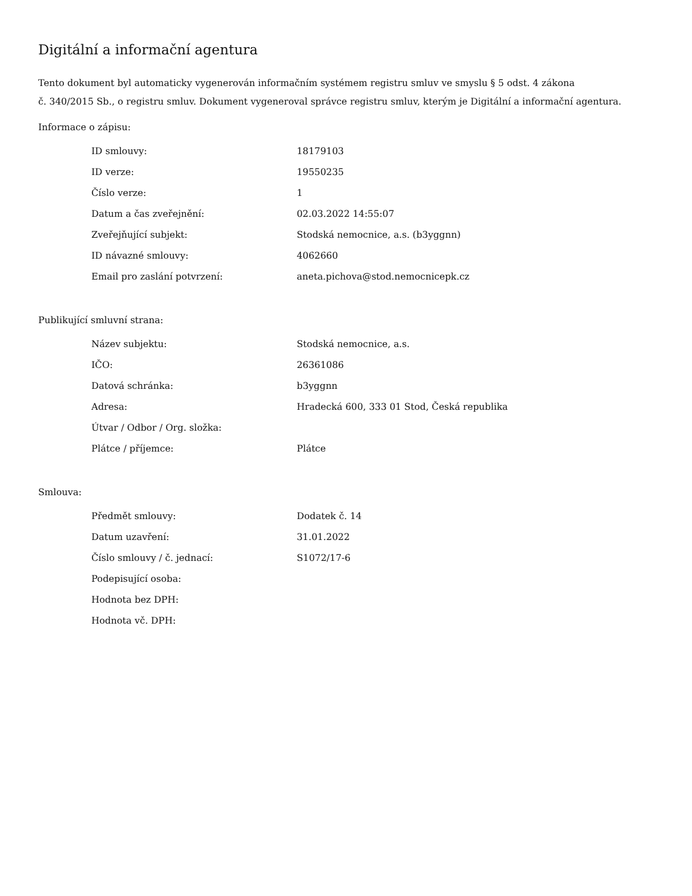Digitální a informační agentura
Tento dokument byl automaticky vygenerován informačním systémem registru smluv ve smyslu § 5 odst. 4 zákona
č. 340/2015 Sb., o registru smluv. Dokument vygeneroval správce registru smluv, kterým je Digitální a informační agentura.
Informace o zápisu:
| ID smlouvy: | 18179103 |
| ID verze: | 19550235 |
| Číslo verze: | 1 |
| Datum a čas zveřejnění: | 02.03.2022 14:55:07 |
| Zveřejňující subjekt: | Stodská nemocnice, a.s. (b3yggnn) |
| ID návazné smlouvy: | 4062660 |
| Email pro zaslání potvrzení: | aneta.pichova@stod.nemocnicepk.cz |
Publikující smluvní strana:
| Název subjektu: | Stodská nemocnice, a.s. |
| IČO: | 26361086 |
| Datová schránka: | b3yggnn |
| Adresa: | Hradecká 600, 333 01 Stod, Česká republika |
| Útvar / Odbor / Org. složka: | |
| Plátce / příjemce: | Plátce |
Smlouva:
| Předmět smlouvy: | Dodatek č. 14 |
| Datum uzavření: | 31.01.2022 |
| Číslo smlouvy / č. jednací: | S1072/17-6 |
| Podepisující osoba: | |
| Hodnota bez DPH: | |
| Hodnota vč. DPH: | |